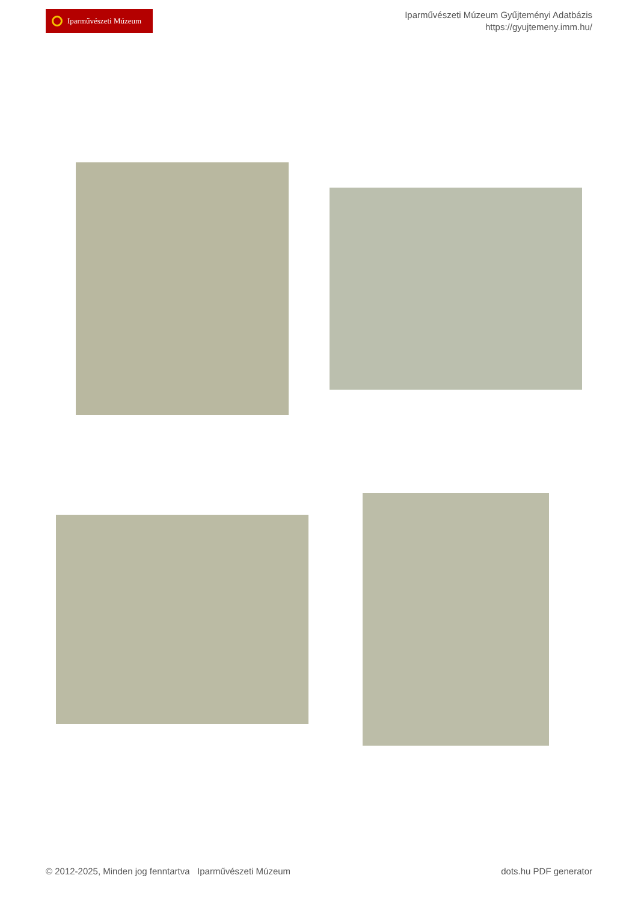Iparművészeti Múzeum
Iparművészeti Múzeum Gyűjteményi Adatbázis
https://gyujtemeny.imm.hu/
© 2012-2025, Minden jog fenntartva Iparművészeti Múzeum
dots.hu PDF generator